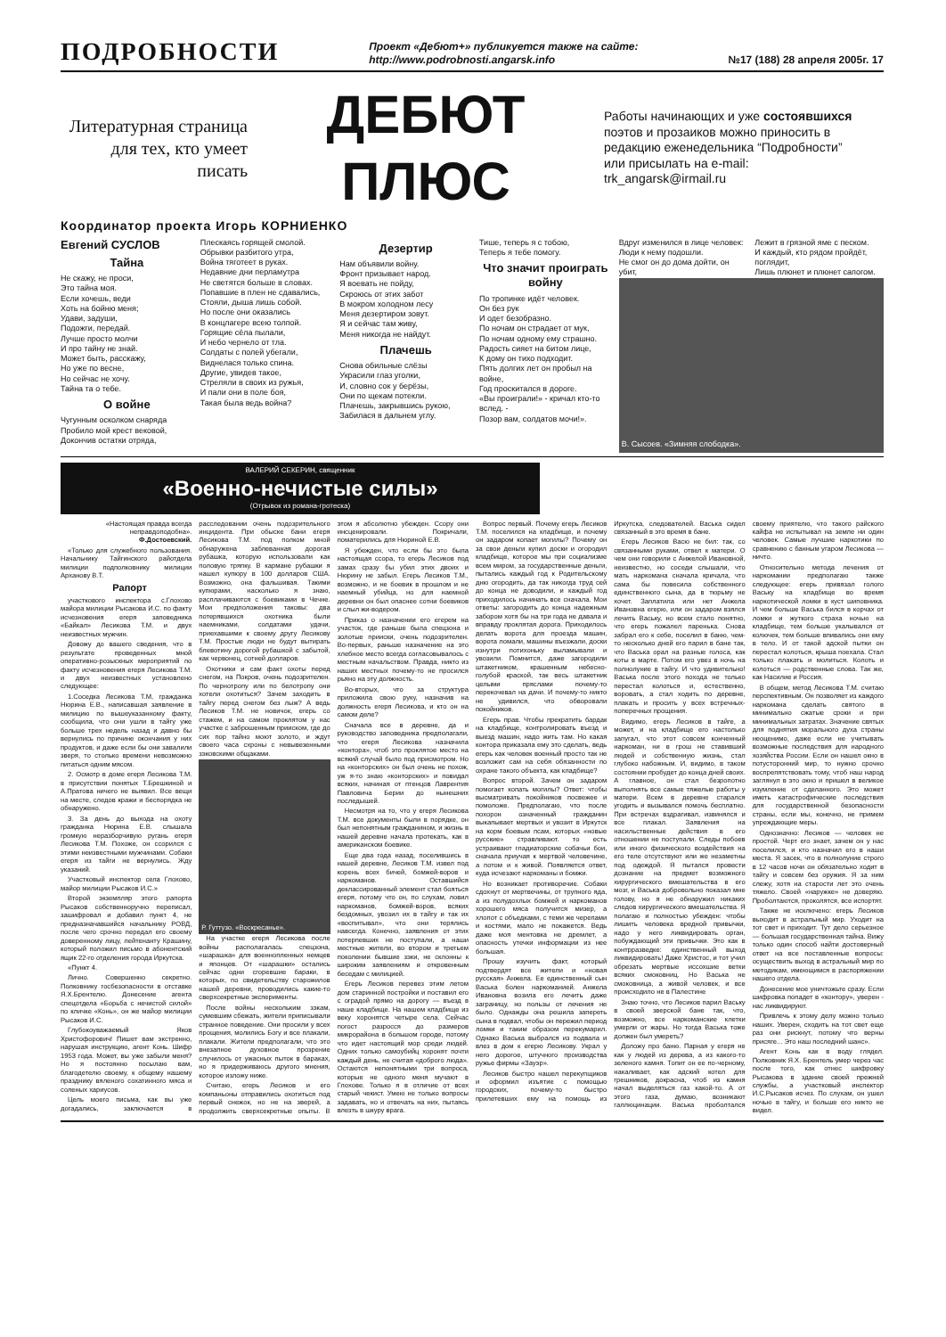ПОДРОБНОСТИ
Проект «Дебют+» публикуется также на сайте:
http://www.podrobnosti.angarsk.info
№17 (188) 28 апреля 2005г. 17
Литературная страница для тех, кто умеет писать
ДЕБЮТ ПЛЮС
Работы начинающих и уже состоявшихся поэтов и прозаиков можно приносить в редакцию еженедельника “Подробности” или присылать на e-mail: trk_angarsk@irmail.ru
Координатор проекта Игорь КОРНИЕНКО
Евгений СУСЛОВ
Тайна
Не скажу, не проси,
Это тайна моя.
Если хочешь, веди
Хоть на бойню меня;
Удави, задуши,
Подожги, передай.
Лучше просто молчи
И про тайну не знай.
Может быть, расскажу,
Но уже по весне,
Но сейчас не хочу.
Тайна та о тебе.
О войне
Чугунным осколком снаряда
Пробило мой крест вековой,
Докончив остатки отряда,
Плескаясь горящей смолой.
Обрывки разбитого утра,
Война тяготеет в руках.
Недавние дни перламутра
Не светятся больше в словах.
Попавшие в плен не сдавались,
Стояли, дыша лишь собой.
Но после они оказались
В концлагере всею толпой.
Горящие сёла пылали,
И небо чернело от тла.
Солдаты с полей убегали,
Виднелася только спина.
Другие, увидев такое,
Стреляли в своих из ружья,
И пали они в поле боя,
Такая была ведь война?
Дезертир
Нам объявили войну.
Фронт призывает народ.
Я воевать не пойду,
Скроюсь от этих забот
В мокром холодном лесу
Меня дезертиром зовут.
Я и сейчас там живу,
Меня никогда не найдут.
Плачешь
Снова обильные слёзы
Украсили глаз уголки,
И, словно сок у берёзы,
Они по щекам потекли.
Плачешь, закрывшись рукою,
Забилася в дальнем углу.
Тише, теперь я с тобою,
Теперь я тебе помогу.
Что значит проиграть войну
По тропинке идёт человек.
Он без рук
И одет безобразно.
По ночам он страдает от мук,
По ночам одному ему страшно.
Радость сияет на битом лице,
К дому он тихо подходит.
Пять долгих лет он пробыл на войне,
Год проскитался в дороге.
«Вы проиграли!» - кричал кто-то вслед. -
Позор вам, солдатов мочи!».
Вдруг изменился в лице человек:
Люди к нему подошли.
Не смог он до дома дойти, он убит,
Лежит в грязной яме с песком.
И каждый, кто рядом пройдёт, поглядит,
Лишь плюнет и плюнет сапогом.
В. Сысоев. «Зимняя слободка».
ВАЛЕРИЙ СЕКЕРИН, священник
«Военно-нечистые силы»
(Отрывок из романа-гротеска)
«Настоящая правда всегда неправдоподобна».
Ф.Достоевский.
«Только для служебного пользования. Начальнику Тайгинского райотдела милиции подполковнику милиции Арханову В.Т.
Рапорт
участкового инспектора с.Глохово майора милиции Рысакова И.С. по факту исчезновения егеря заповедника «Байкал» Лесикова Т.М. и двух неизвестных мужчин.
Довожу до вашего сведения, что в результате проведенных мной оперативно-розыскных мероприятий по факту исчезновения егеря Лесикова Т.М. и двух неизвестных установлено следующее:
1.Соседка Лесикова Т.М, гражданка Нюрина Е.В., написавшая заявление в милицию по вышеуказанному факту, сообщила, что они ушли в тайгу уже больше трех недель назад и давно бы вернулись по причине окончания у них продуктов, и даже если бы они завалили зверя, то столько времени невозможно питаться одним мясом.
2. Осмотр в доме егеря Лесикова Т.М. в присутствии понятых Т.Брешкиной и А.Пратова ничего не выявил. Все вещи на месте, следов кражи и беспорядка не обнаружено.
3. За день до выхода на охоту гражданка Нюрина Е.В. слышала громкую неразборчивую ругань егеря Лесикова Т.М. Похоже, он ссорился с этими неизвестными мужчинами. Собаки егеря из тайги не вернулись. Жду указаний.
Участковый инспектор села Глохово, майор милиции Рысаков И.С.»
Второй экземпляр этого рапорта Рысаков собственноручно переписал, зашифровал и добавил пункт 4, не предназначавшийся начальнику РОВД, после чего срочно передал его своему доверенному лицу, лейтенанту Крашину, который положил письмо в абонентский ящик 22-го отделения города Иркутска.
«Пункт 4.
Лично. Совершенно секретно. Полковнику госбезопасности в отставке Я.Х.Брентелю. Донесение агента спецотдела «Борьба с нечистой силой» по кличке «Конь», он же майор милиции Рысаков И.С.
Глубокоуважаемый Яков Христофорович! Пишет вам экстренно, нарушая инструкцию, агент Конь. Шифр 1953 года. Может, вы уже забыли меня? Но я постоянно посылаю вам, благодетелю своему, к общему нашему празднику вяленого сохатинного мяса и соленых хариусов.
Цель моего письма, как вы уже догадались, заключается в расследовании очень подозрительного инцидента. При обыске бани егеря Лесикова Т.М. под полком мной обнаружена заблеванная дорогая рубашка, которую использовали как половую тряпку. В кармане рубашки я нашел купюру в 100 долларов США. Возможно, она фальшивая. Такими купюрами, насколько я знаю, расплачиваются с боевиками в Чечне. Мои предположения таковы: два потерявшихся охотника были наемниками, солдатами удачи, приехавшими к своему другу Лесикову Т.М. Простые люди не будут вытирать блевотину дорогой рубашкой с забытой, как червонец, сотней долларов.
Охотники и сам факт охоты перед снегом, на Покров, очень подозрителен. По чернотропу или по белотропу они хотели охотиться? Зачем заходить в тайгу перед снегом без лыж? А ведь Лесиков Т.М. не новичок, егерь со стажем, и на самом проклятом у нас участке с заброшенным прииском, где до сих пор тайно моют золото, и ждут своего часа схроны с невывезенными зэковскими общаками.
Р. Гуттузо. «Воскресанье».
На участке егеря Лесикова после войны располагалась спецзона, «шарашка» для военнопленных немцев и японцев. От «шарашки» остались сейчас одни сгоревшие бараки, в которых, по свидетельству старожилов нашей деревни, проводились какие-то сверхсекретные эксперименты.
После войны нескольким зэкам, сумевшим сбежать, жители приписывали странное поведение. Они просили у всех прощения, молились Богу и все плакали, плакали. Жители предполагали, что это внезапное духовное прозрение случилось от ужасных пыток в бараках, но я придерживаюсь другого мнения, которое изложу ниже.
Считаю, егерь Лесиков и его компаньоны отправились охотиться под первый снежок, но не на зверей, а продолжить сверхсекретные опыты. В этом я абсолютно убежден. Ссору они инсценировали. Покричали, поматерились для Нюриной Е.В.
Я убежден, что если бы это была настоящая ссора, то егерь Лесиков под замах сразу бы убил этих двоих и Нюрину не забыл. Егерь Лесиков Т.М., возможно, и не боевик в прошлом и не наемный убийца, но для наемной деревни он был опаснее сотни боевиков и слыл жи-водером.
Приказ о назначении его егерем на участок, где раньше была спецзона и золотые прииски, очень подозрителен. Во-первых, раньше назначение на это хлебное место всегда согласовывалось с местным начальством. Правда, никто из наших местных почему-то не просился рьяно на эту должность.
Во-вторых, что за структура приложила свою руку, назначив на должность егеря Лесикова, и кто он на самом деле?
Сначала все в деревне, да и руководство заповедника предполагали, что егеря Лесикова назначила «контора», чтоб это проклятое место на всякий случай было под присмотром. Но на «конторских» он был очень не похож, уж я-то знаю «конторских» и повидал всяких, начиная от птенцов Лаврентия Павловича Берии до нынешних последышей.
Несмотря на то, что у егеря Лесикова Т.М. все документы были в порядке, он был непонятным гражданином, и жизнь в нашей деревне начала протекать, как в американском боевике.
Еще два года назад, поселившись в нашей деревне, Лесиков Т.М. извел под корень всех бичей, бомжей-воров и наркоманов. Оставшийся деклассированный элемент стал бояться егеря, потому что он, по слухам, ловил наркоманов, бомжей-воров, всяких бездомных, увозил их в тайгу и так их «воспитывал», что они терялись навсегда. Конечно, заявления от этих потерпевших не поступали, а наши местные жители, во втором и третьем поколении бывшие зэки, не склонны к широким заявлениям и откровенным беседам с милицией.
Егерь Лесиков перевез этим летом дом старинной постройки и поставил его с оградой прямо на дорогу — въезд в наше кладбище. На нашем кладбище из веку хоронятся четыре села. Сейчас погост разросся до размеров микрорайона в большом городе, потому что идет настоящий мор среди людей. Одних только самоубийц хоронят почти каждый день, не считая «доброго люда». Остаются непонятными три вопроса, которые не одного меня мучают в Глохове. Только я в отличие от всех старый чекист. Умею не только вопросы задавать, но и отвечать на них, пытаясь влезть в шкуру врага.
Вопрос первый. Почему егерь Лесиков Т.М. поселился на кладбище, и почему он задаром копает могилы? Почему он за свои деньги купил доски и огородил кладбище, которое мы при социализме всем миром, за государственные деньги, пытались каждый год к Родительскому дню огородить, да так никогда труд сей до конца не доводили, и каждый год приходилось начинать все сначала. Мои ответы: загородить до конца надежным забором хотя бы на три года не давала и вправду проклятая дорога. Приходилось делать ворота для проезда машин, ворота ломали, машины въезжали, доски изнутри потихоньку выламывали и увозили. Помнится, даже загородили штакетником, крашенным небесно-голубой краской, так весь штакетник целыми пряслами почему-то перекочевал на дачи. И почему-то никто не удивился, что обворовали покойников.
Егерь прав. Чтобы прекратить бардак на кладбище, контролировать въезд и выезд машин, надо жить там. Но какая контора приказала ему это сделать, ведь егерь как человек военный просто так не возложит сам на себя обязанности по охране такого объекта, как кладбище?
Вопрос второй. Зачем он задаром помогает копать могилы? Ответ: чтобы высматривать покойников посвежее и помоложе. Предполагаю, что после похорон означенный гражданин выкапывает мертвых и увозит в Иркутск на корм боевым псам, которых «новые русские» стравливают. то есть устраивают гладиаторские собачьи бои, сначала приучая к мертвой человечине, а потом и к живой. Появляется ответ, куда исчезают наркоманы и бомжи.
Но возникает противоречие. Собаки сдохнут от мертвечины, от трупного яда, а из полудохлых бомжей и наркоманов хорошего мяса получится мизер, а хлопот с объедками, с теми же черепами и костями, мало не покажется. Ведь даже моя ментовка не дремлет, а опасность утечки информации из нее большая.
Прошу изучить факт, который подтвердят все жители и «новая русская» Анжела. Ее единственный сын Васька болен наркоманией. Анжела Ивановна возила его лечить даже заграницу, но пользы от лечения не было. Однажды она решила запереть сына в подвал, чтобы он пережил период ломки и таким образом перекумарил. Однако Васька выбрался из подвала и влез в дом к егерю Лесикову. Украл у него дорогое, штучного производства ружье фирмы «Зауэр».
Лесиков быстро нашел перекупщиков и оформил изъятие с помощью городских, почему-то быстро прилетевших ему на помощь из Иркутска, следователей. Васька сидел связанный в это время в бане.
Егерь Лесиков Васю не бил: так, со связанными руками, отвел к матери. О чем они говорили с Анжелой Ивановной, неизвестно, но соседи слышали, что мать наркомана сначала кричала, что сама бы повесила собственного единственного сына, да в тюрьму не хочет. Заплатила или нет Анжела Ивановна егерю, или он задаром взялся лечить Ваську, но всем стало понятно, что егерь пожалел паренька. Снова забрал его к себе, поселил в баню, чем-то несколько дней его парил в бане так, что Васька орал на разные голоса, как коты в марте. Потом его увез в ночь на полнолуние в тайгу. И что удивительно! Васька после этого похода не только перестал колоться и, естественно, воровать, а стал ходить по деревне, плакать и просить у всех встречных-поперечных прощения.
Видимо, егерь Лесиков в тайге, а может, и на кладбище его настолько запугал, что этот совсем конченный наркоман, ни в грош не ставивший людей и собственную жизнь, стал глубоко набожным. И, видимо, в таком состоянии пробудет до конца дней своих. А главное, он стал безропотно выполнять все самые тяжелые работы у матери. Всем в деревне старался угодить и вызывался помочь бесплатно. При встречах вздрагивал, извинялся и все плакал. Заявления на насильственные действия в его отношении не поступали. Следы побоев или иного физического воздействия на его теле отсутствуют или же незаметны под одеждой. Я пытался провести дознание на предмет возможного хирургического вмешательства в его мозг, и Васька добровольно показал мне голову, но я не обнаружил никаких следов хирургического вмешательства. Я полагаю и полностью убежден: чтобы лишить человека вредной привычки, надо у него ликвидировать орган, побуждающий эти привычки. Это как в контрразведке: единственный выход ликвидировать! Даже Христос, и тот учил обрезать мертвые иссохшие ветки всяких смоковниц. Но Васька не смоковница, а живой человек, и все происходило не в Палестине
Знаю точно, что Лесиков парил Ваську в своей зверской бане так, что, возможно, все наркоманские клетки умерли от жары. Но тогда Васька тоже должен был умереть?
Доложу про баню. Парная у егеря не как у людей из дерева, а из какого-то зеленого камня. Топит он ее по-черному, накаливает, как адский котел для грешников, докрасна, чтоб из камня начал выделяться газ какой-то. А от этого газа, думаю, возникают галлюцинации. Васька проболтался своему приятелю, что такого райского кайфа не испытывал на земле ни один человек. Самые лучшие наркотики по сравнению с банным угаром Лесикова — ничто.
Относительно метода лечения от наркомании предполагаю также следующее: егерь привязал голого Ваську на кладбище во время наркотической ломки в куст шиповника. И чем больше Васька бился в корчах от ломки и жуткого страха ночью на кладбище, тем больше укалывался от колючек, тем больше впивались они ему в тело. И от такой адской пытки он перестал колоться, крыша поехала. Стал только плакать и молиться. Колоть и колоться — родственные слова. Так же, как Насилие и Россия.
В общем, метод Лесикова Т.М. считаю перспективным. Он позволяет из каждого наркомана сделать святого в минимально сжатые сроки и при минимальных затратах. Значение святых для поднятия морального духа страны неоценимо, даже если не учитывать возможные последствия для народного хозяйства России. Если он нашел окно в потусторонний мир, то нужно срочно воспрепятствовать тому, чтоб наш народ заглянул в это окно и пришел в великое изумление от сделанного. Это может иметь катастрофические последствия для государственной безопасности страны, если мы, конечно, не примем упреждающие меры.
Однозначно: Лесиков — человек не простой. Черт его знает, зачем он у нас поселился, и кто назначил его в наши места. Я засек, что в полнолуние строго в 12 часов ночи он обязательно ходит в тайгу и совсем без оружия. Я за ним слежу, хотя на старости лет это очень тяжело. Своей «наружке» не доверяю. Проболтаются, проколятся, все испортят.
Также не исключено: егерь Лесиков выходит в астральный мир. Уходит на тот свет и приходит. Тут дело серьезное — большая государственная тайна. Вижу только один способ найти достоверный ответ на все поставленные вопросы: осуществить выход в астральный мир по методикам, имеющимся в распоряжении нашего отдела.
Донесение мое уничтожьте сразу. Если шифровка попадет в «контору», уверен - нас ликвидируют.
Привлечь к этому делу можно только наших. Уверен, сходить на тот свет еще раз они рискнут, потому что верны присяге... Это наш последний шанс».
Агент Конь как в воду глядел. Полковник Я.Х. Брентель умер через час после того, как отнес шифровку Рысакова в здание своей прежней службы, а участковый инспектор И.С.Рысаков исчез. По слухам, он ушел ночью в тайгу, и больше его никто не видел.